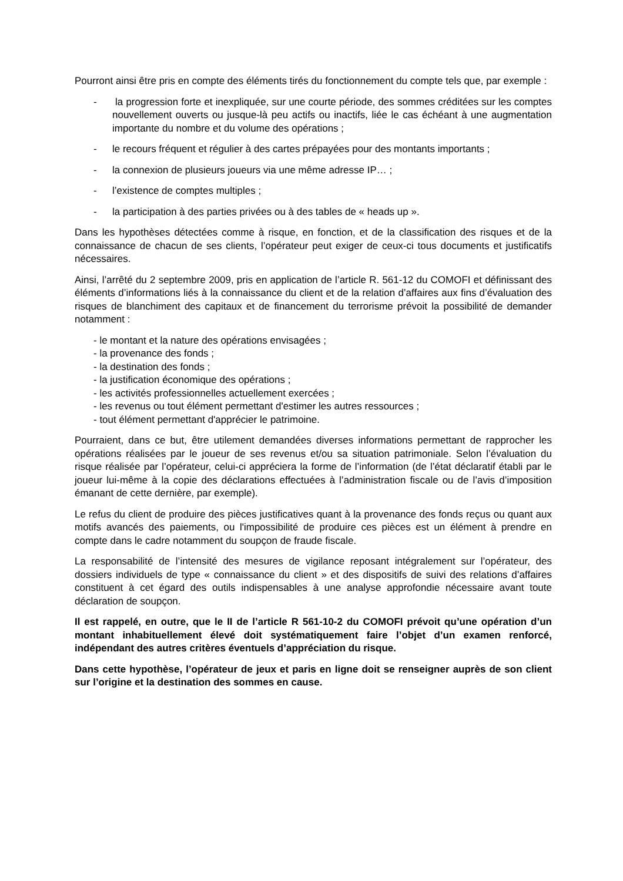Pourront ainsi être pris en compte des éléments tirés du fonctionnement du compte tels que, par exemple :
- la progression forte et inexpliquée, sur une courte période, des sommes créditées sur les comptes nouvellement ouverts ou jusque-là peu actifs ou inactifs, liée le cas échéant à une augmentation importante du nombre et du volume des opérations ;
- le recours fréquent et régulier à des cartes prépayées pour des montants importants ;
- la connexion de plusieurs joueurs via une même adresse IP… ;
- l’existence de comptes multiples ;
- la participation à des parties privées ou à des tables de « heads up ».
Dans les hypothèses détectées comme à risque, en fonction, et de la classification des risques et de la connaissance de chacun de ses clients, l’opérateur peut exiger de ceux-ci tous documents et justificatifs nécessaires.
Ainsi, l’arrêté du 2 septembre 2009, pris en application de l’article R. 561-12 du COMOFI et définissant des éléments d’informations liés à la connaissance du client et de la relation d’affaires aux fins d’évaluation des risques de blanchiment des capitaux et de financement du terrorisme prévoit la possibilité de demander notamment :
- le montant et la nature des opérations envisagées ;
- la provenance des fonds ;
- la destination des fonds ;
- la justification économique des opérations ;
- les activités professionnelles actuellement exercées ;
- les revenus ou tout élément permettant d'estimer les autres ressources ;
- tout élément permettant d'apprécier le patrimoine.
Pourraient, dans ce but, être utilement demandées diverses informations permettant de rapprocher les opérations réalisées par le joueur de ses revenus et/ou sa situation patrimoniale. Selon l’évaluation du risque réalisée par l’opérateur, celui-ci appréciera la forme de l’information (de l’état déclaratif établi par le joueur lui-même à la copie des déclarations effectuées à l’administration fiscale ou de l’avis d’imposition émanant de cette dernière, par exemple).
Le refus du client de produire des pièces justificatives quant à la provenance des fonds reçus ou quant aux motifs avancés des paiements, ou l'impossibilité de produire ces pièces est un élément à prendre en compte dans le cadre notamment du soupçon de fraude fiscale.
La responsabilité de l’intensité des mesures de vigilance reposant intégralement sur l’opérateur, des dossiers individuels de type « connaissance du client » et des dispositifs de suivi des relations d’affaires constituent à cet égard des outils indispensables à une analyse approfondie nécessaire avant toute déclaration de soupçon.
Il est rappelé, en outre, que le II de l’article R 561-10-2 du COMOFI prévoit qu’une opération d’un montant inhabituellement élevé doit systématiquement faire l’objet d’un examen renforcé, indépendant des autres critères éventuels d’appréciation du risque.
Dans cette hypothèse, l’opérateur de jeux et paris en ligne doit se renseigner auprès de son client sur l’origine et la destination des sommes en cause.